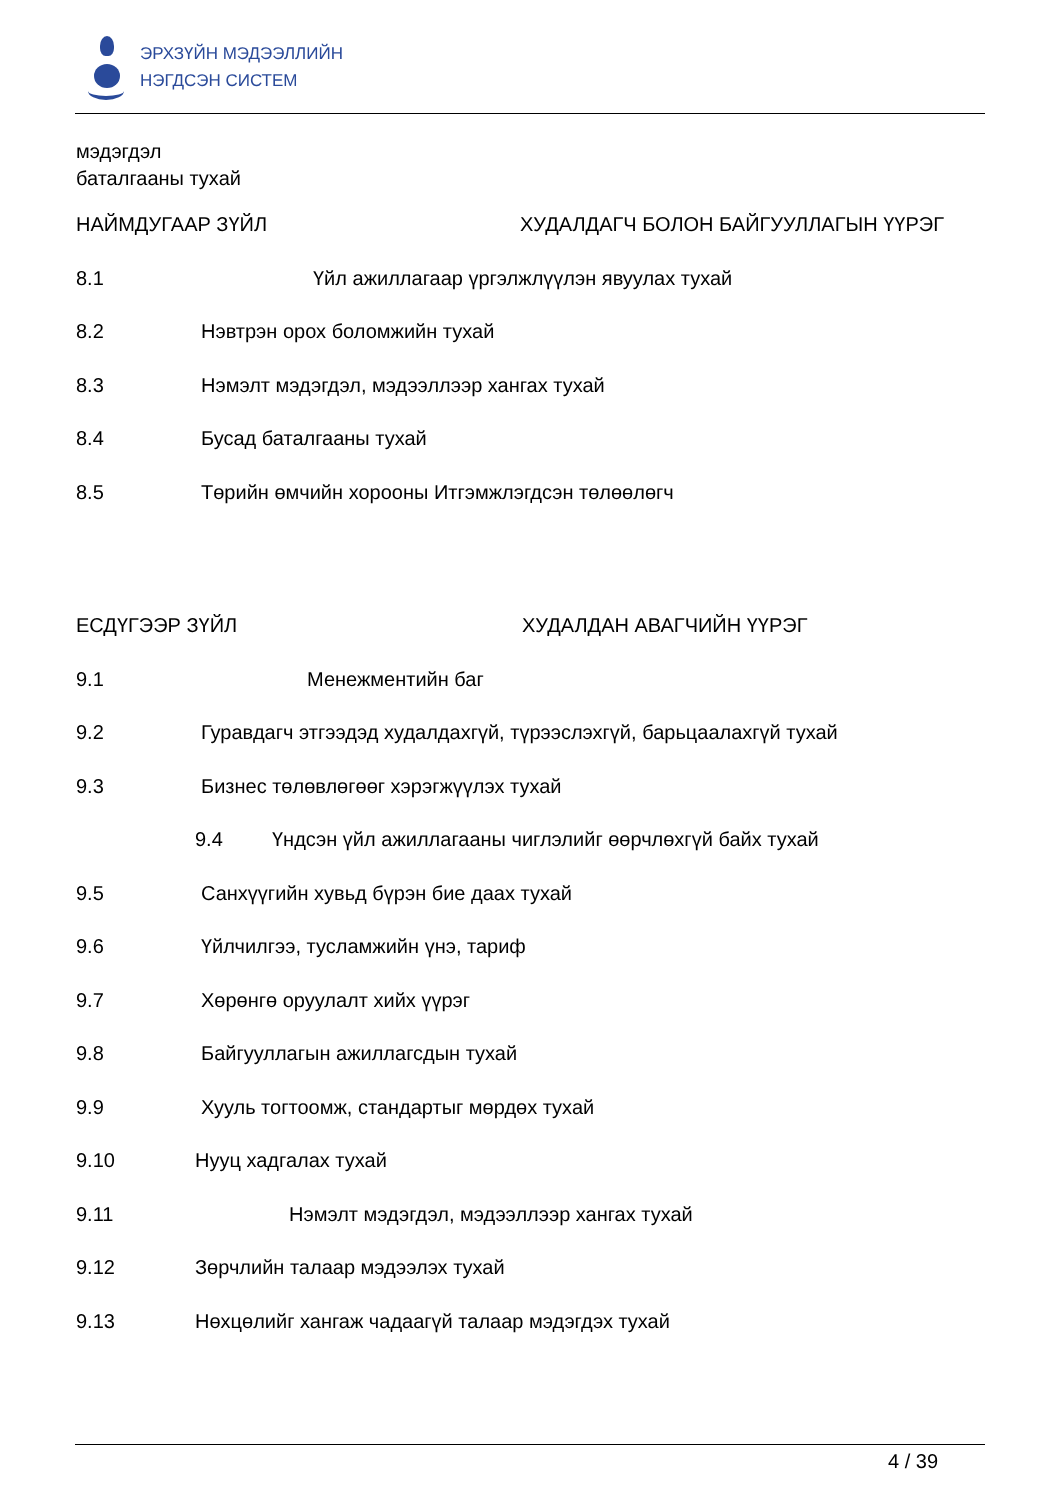ЭРХЗҮЙН МЭДЭЭЛЛИЙН
НЭГДСЭН СИСТЕМ
мэдэгдэл
баталгааны тухай
НАЙМДУГААР ЗҮЙЛ ХУДАЛДАГЧ БОЛОН БАЙГУУЛЛАГЫН ҮҮРЭГ
8.1 Үйл ажиллагаар үргэлжлүүлэн явуулах тухай
8.2 Нэвтрэн орох боломжийн тухай
8.3 Нэмэлт мэдэгдэл, мэдээллээр хангах тухай
8.4 Бусад баталгааны тухай
8.5 Төрийн өмчийн хорооны Итгэмжлэгдсэн төлөөлөгч
ЕСДҮГЭЭР ЗҮЙЛ ХУДАЛДАН АВАГЧИЙН ҮҮРЭГ
9.1 Менежментийн баг
9.2 Гуравдагч этгээдэд худалдахгүй, түрээслэхгүй, барьцаалахгүй тухай
9.3 Бизнес төлөвлөгөөг хэрэгжүүлэх тухай
9.4 Үндсэн үйл ажиллагааны чиглэлийг өөрчлөхгүй байх тухай
9.5 Санхүүгийн хувьд бүрэн бие даах тухай
9.6 Үйлчилгээ, тусламжийн үнэ, тариф
9.7 Хөрөнгө оруулалт хийх үүрэг
9.8 Байгууллагын ажиллагсдын тухай
9.9 Хууль тогтоомж, стандартыг мөрдөх тухай
9.10 Нууц хадгалах тухай
9.11 Нэмэлт мэдэгдэл, мэдээллээр хангах тухай
9.12 Зөрчлийн талаар мэдээлэх тухай
9.13 Нөхцөлийг хангаж чадаагүй талаар мэдэгдэх тухай
4 / 39